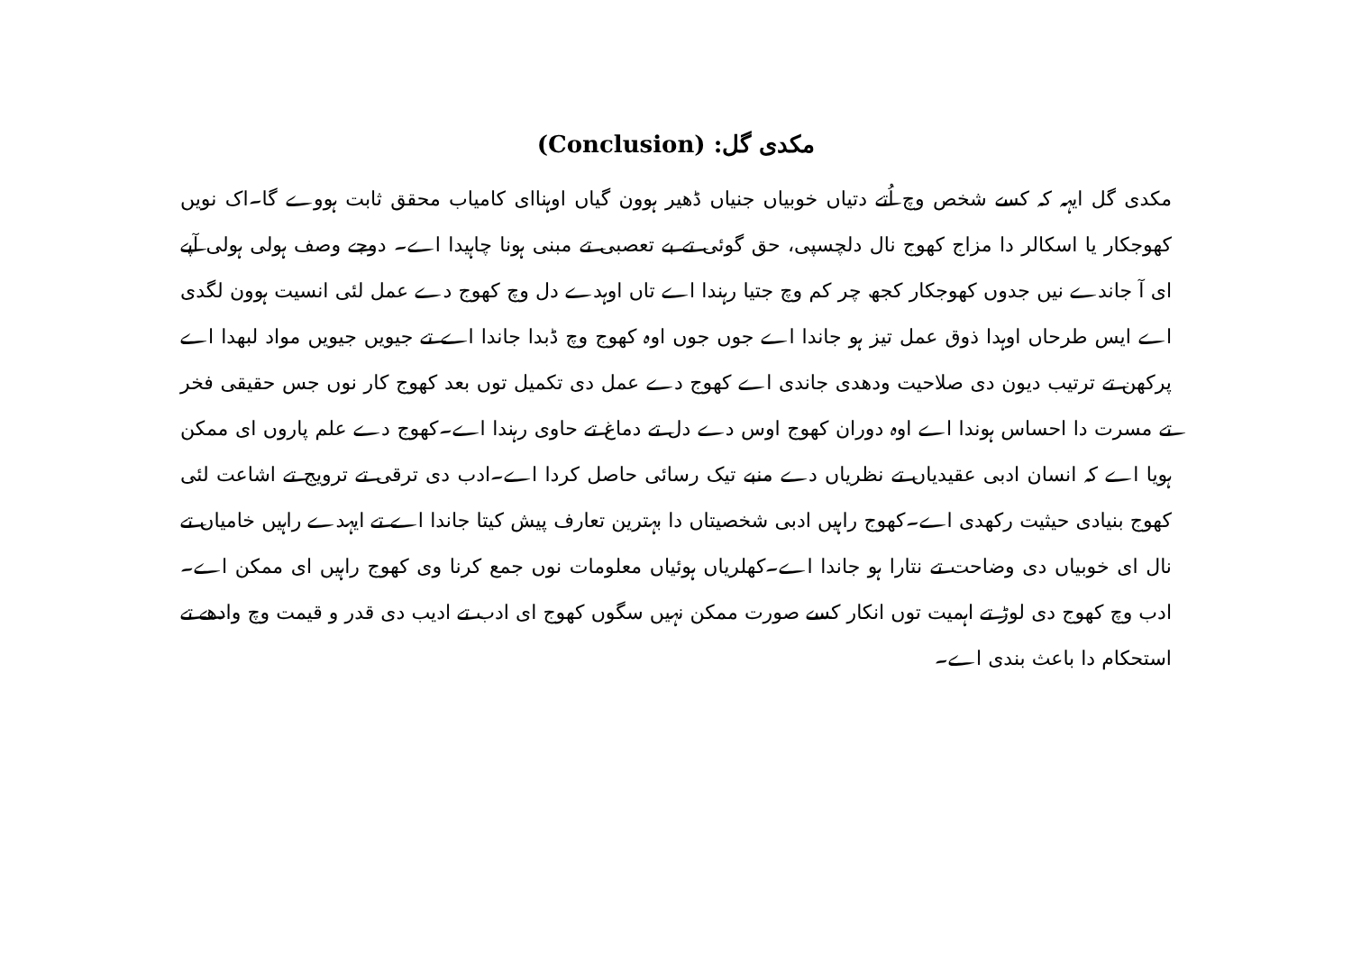مکدی گل: (Conclusion)
مکدی گل ایہہ کہ کسے شخص وچ اُتے دتیاں خوبیاں جنیاں ڈھیر ہوون گیاں اوہناای کامیاب محقق ثابت ہووے گا۔اک نویں کھوجکار یا اسکالر دا مزاج کھوج نال دلچسپی، حق گوئی تے بے تعصبی تے مبنی ہونا چاہیدا اے۔ دوجے وصف ہولی ہولی آپے ای آ جاندے نیں جدوں کھوجکار کجھ چر کم وچ جتیا رہندا اے تاں اوہدے دل وچ کھوج دے عمل لئی انسیت ہوون لگدی اے ایس طرحاں اوہدا ذوق عمل تیز ہو جاندا اے جوں جوں اوہ کھوج وچ ڈبدا جاندا اے تے جیویں جیویں مواد لبھدا اے پرکھن تے ترتیب دیون دی صلاحیت ودھدی جاندی اے کھوج دے عمل دی تکمیل توں بعد کھوج کار نوں جس حقیقی فخر تے مسرت دا احساس ہوندا اے اوہ دوران کھوج اوس دے دل تے دماغ تے حاوی رہندا اے۔کھوج دے علم پاروں ای ممکن ہویا اے کہ انسان ادبی عقیدیاں تے نظریاں دے منبے تیک رسائی حاصل کردا اے۔ادب دی ترقی تے ترویج تے اشاعت لئی کھوج بنیادی حیثیت رکھدی اے۔کھوج راہیں ادبی شخصیتاں دا بہترین تعارف پیش کیتا جاندا اے تے ایہدے راہیں خامیاں تے نال ای خوبیاں دی وضاحت تے نتارا ہو جاندا اے۔کھلریاں ہوئیاں معلومات نوں جمع کرنا وی کھوج راہیں ای ممکن اے۔ادب وچ کھوج دی لوڑ تے اہمیت توں انکار کسے صورت ممکن نہیں سگوں کھوج ای ادب تے ادیب دی قدر و قیمت وچ وادھے تے استحکام دا باعث بندی اے۔